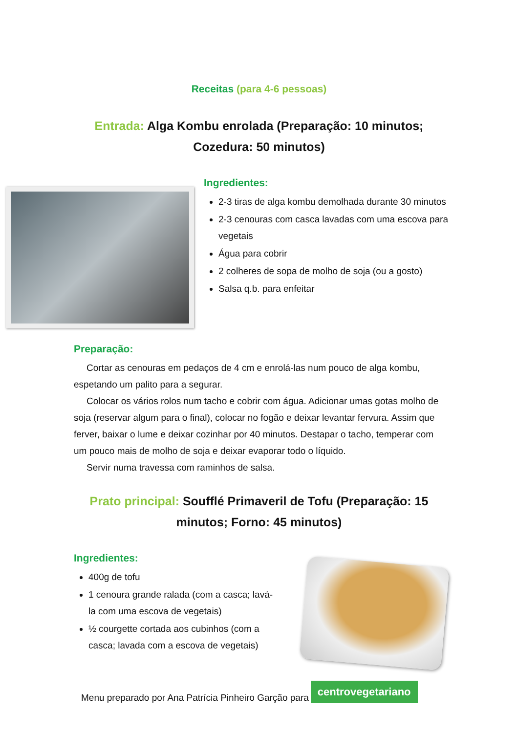Receitas (para 4-6 pessoas)
Entrada: Alga Kombu enrolada (Preparação: 10 minutos; Cozedura: 50 minutos)
Ingredientes:
2-3 tiras de alga kombu demolhada durante 30 minutos
2-3 cenouras com casca lavadas com uma escova para vegetais
Água para cobrir
2 colheres de sopa de molho de soja (ou a gosto)
Salsa q.b. para enfeitar
Preparação:
Cortar as cenouras em pedaços de 4 cm e enrolá-las num pouco de alga kombu, espetando um palito para a segurar.
Colocar os vários rolos num tacho e cobrir com água. Adicionar umas gotas molho de soja (reservar algum para o final), colocar no fogão e deixar levantar fervura. Assim que ferver, baixar o lume e deixar cozinhar por 40 minutos. Destapar o tacho, temperar com um pouco mais de molho de soja e deixar evaporar todo o líquido.
Servir numa travessa com raminhos de salsa.
Prato principal: Soufflé Primaveril de Tofu (Preparação: 15 minutos; Forno: 45 minutos)
Ingredientes:
400g de tofu
1 cenoura grande ralada (com a casca; lavá-la com uma escova de vegetais)
½ courgette cortada aos cubinhos (com a casca; lavada com a escova de vegetais)
Menu preparado por Ana Patrícia Pinheiro Garção para centrovegetariano